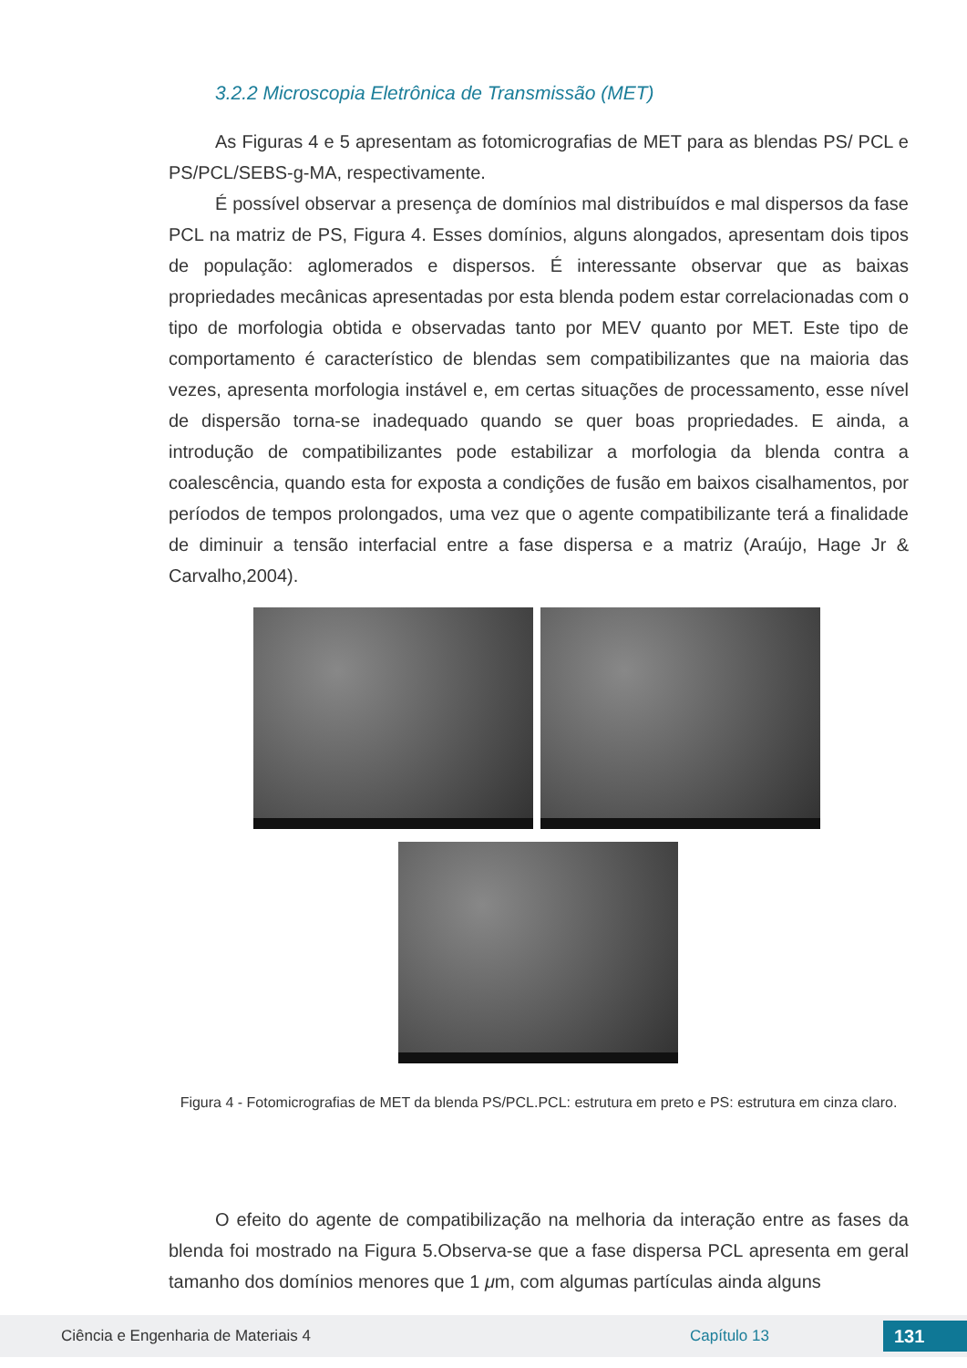3.2.2 Microscopia Eletrônica de Transmissão (MET)
As Figuras 4 e 5 apresentam as fotomicrografias de MET para as blendas PS/ PCL e PS/PCL/SEBS-g-MA, respectivamente.
É possível observar a presença de domínios mal distribuídos e mal dispersos da fase PCL na matriz de PS, Figura 4. Esses domínios, alguns alongados, apresentam dois tipos de população: aglomerados e dispersos. É interessante observar que as baixas propriedades mecânicas apresentadas por esta blenda podem estar correlacionadas com o tipo de morfologia obtida e observadas tanto por MEV quanto por MET. Este tipo de comportamento é característico de blendas sem compatibilizantes que na maioria das vezes, apresenta morfologia instável e, em certas situações de processamento, esse nível de dispersão torna-se inadequado quando se quer boas propriedades. E ainda, a introdução de compatibilizantes pode estabilizar a morfologia da blenda contra a coalescência, quando esta for exposta a condições de fusão em baixos cisalhamentos, por períodos de tempos prolongados, uma vez que o agente compatibilizante terá a finalidade de diminuir a tensão interfacial entre a fase dispersa e a matriz (Araújo, Hage Jr & Carvalho,2004).
Figura 4 - Fotomicrografias de MET da blenda PS/PCL.PCL: estrutura em preto e PS: estrutura em cinza claro.
O efeito do agente de compatibilização na melhoria da interação entre as fases da blenda foi mostrado na Figura 5.Observa-se que a fase dispersa PCL apresenta em geral tamanho dos domínios menores que 1 μm, com algumas partículas ainda alguns
Ciência e Engenharia de Materiais 4 Capítulo 13 131